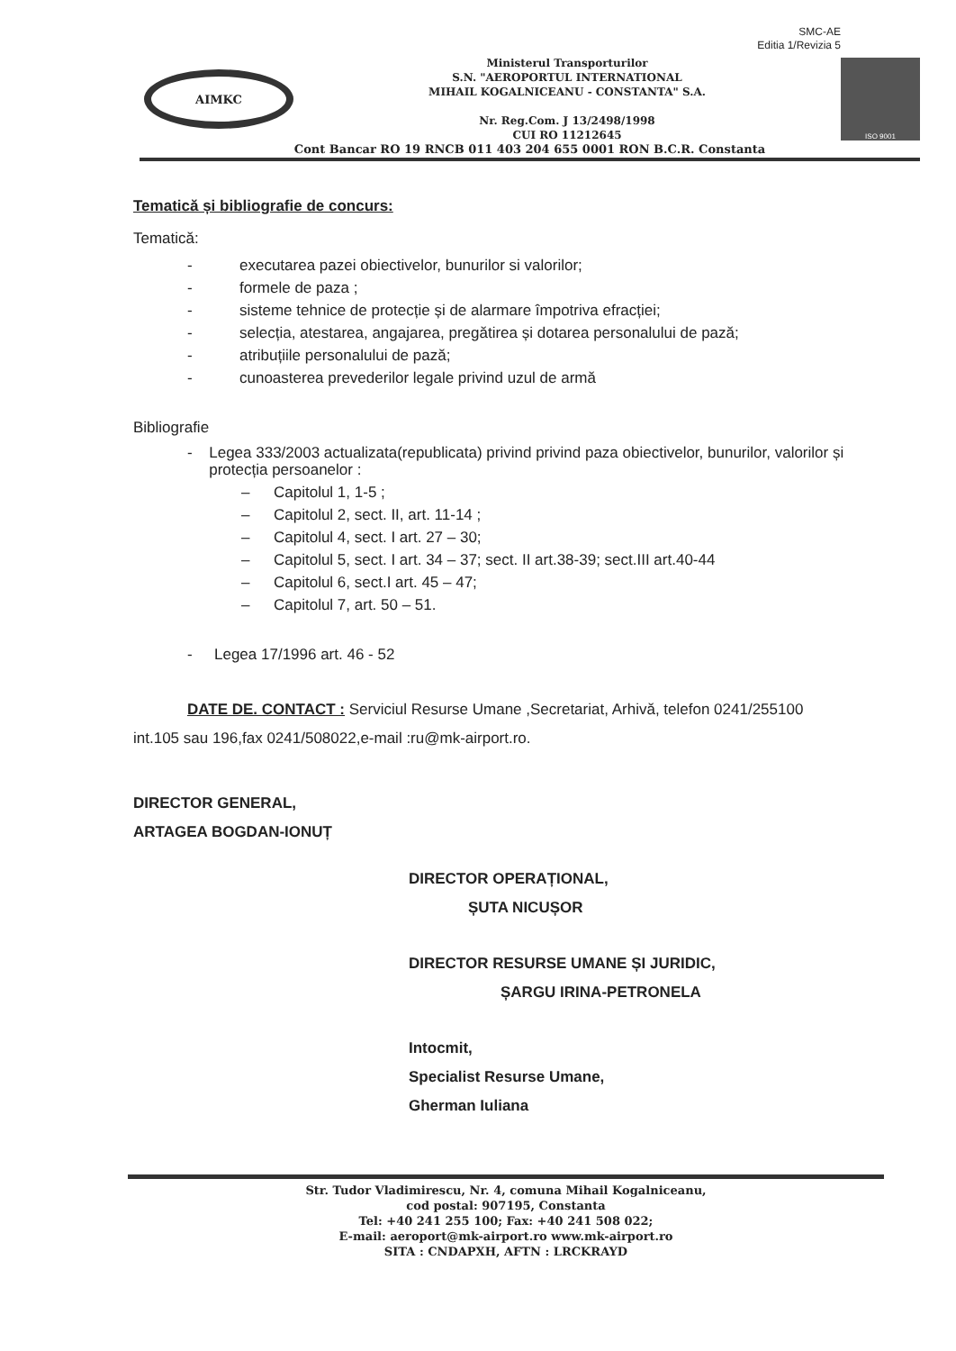SMC-AE
Editia 1/Revizia 5
AIMKC
Ministerul Transporturilor
S.N. "AEROPORTUL INTERNATIONAL
MIHAIL KOGALNICEANU - CONSTANTA" S.A.
Nr. Reg.Com. J 13/2498/1998
CUI RO 11212645
ISO 9001
Cont Bancar RO 19 RNCB 011 403 204 655 0001 RON B.C.R. Constanta
Tematică și bibliografie de concurs:
Tematică:
- executarea pazei obiectivelor, bunurilor si valorilor;
- formele de paza ;
- sisteme tehnice de protecție și de alarmare împotriva efracției;
- selecția, atestarea, angajarea, pregătirea și dotarea personalului de pază;
- atribuțiile personalului de pază;
- cunoasterea prevederilor legale privind uzul de armă
Bibliografie
- Legea 333/2003 actualizata(republicata) privind privind paza obiectivelor, bunurilor, valorilor și protecția persoanelor :
– Capitolul 1, 1-5 ;
– Capitolul 2, sect. II, art. 11-14 ;
– Capitolul 4, sect. I art. 27 – 30;
– Capitolul 5, sect. I art. 34 – 37; sect. II art.38-39; sect.III art.40-44
– Capitolul 6, sect.I art. 45 – 47;
– Capitolul 7, art. 50 – 51.
- Legea 17/1996 art. 46 - 52
DATE DE. CONTACT : Serviciul Resurse Umane ,Secretariat, Arhivă, telefon 0241/255100 int.105 sau 196,fax 0241/508022,e-mail :ru@mk-airport.ro.
DIRECTOR GENERAL,
ARTAGEA BOGDAN-IONUȚ
DIRECTOR OPERAȚIONAL,
ȘUTA NICUȘOR
DIRECTOR RESURSE UMANE ȘI JURIDIC,
ȘARGU IRINA-PETRONELA
Intocmit,
Specialist Resurse Umane,
Gherman Iuliana
Str. Tudor Vladimirescu, Nr. 4, comuna Mihail Kogalniceanu,
cod postal: 907195, Constanta
Tel: +40 241 255 100; Fax: +40 241 508 022;
E-mail: aeroport@mk-airport.ro www.mk-airport.ro
SITA : CNDAPXH, AFTN : LRCKRAYD